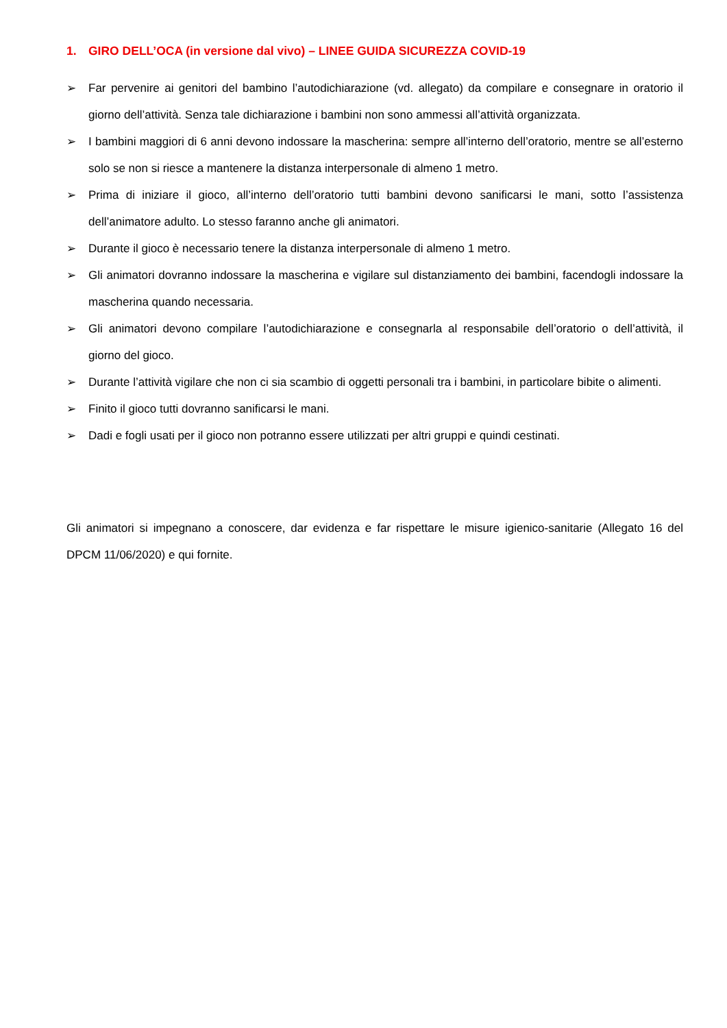1. GIRO DELL’OCA (in versione dal vivo) – LINEE GUIDA SICUREZZA COVID-19
➢ Far pervenire ai genitori del bambino l’autodichiarazione (vd. allegato) da compilare e consegnare in oratorio il giorno dell’attività. Senza tale dichiarazione i bambini non sono ammessi all’attività organizzata.
➢ I bambini maggiori di 6 anni devono indossare la mascherina: sempre all’interno dell’oratorio, mentre se all’esterno solo se non si riesce a mantenere la distanza interpersonale di almeno 1 metro.
➢ Prima di iniziare il gioco, all’interno dell’oratorio tutti bambini devono sanificarsi le mani, sotto l’assistenza dell’animatore adulto. Lo stesso faranno anche gli animatori.
➢ Durante il gioco è necessario tenere la distanza interpersonale di almeno 1 metro.
➢ Gli animatori dovranno indossare la mascherina e vigilare sul distanziamento dei bambini, facendogli indossare la mascherina quando necessaria.
➢ Gli animatori devono compilare l’autodichiarazione e consegnarla al responsabile dell’oratorio o dell’attività, il giorno del gioco.
➢ Durante l’attività vigilare che non ci sia scambio di oggetti personali tra i bambini, in particolare bibite o alimenti.
➢ Finito il gioco tutti dovranno sanificarsi le mani.
➢ Dadi e fogli usati per il gioco non potranno essere utilizzati per altri gruppi e quindi cestinati.
Gli animatori si impegnano a conoscere, dar evidenza e far rispettare le misure igienico-sanitarie (Allegato 16 del DPCM 11/06/2020) e qui fornite.